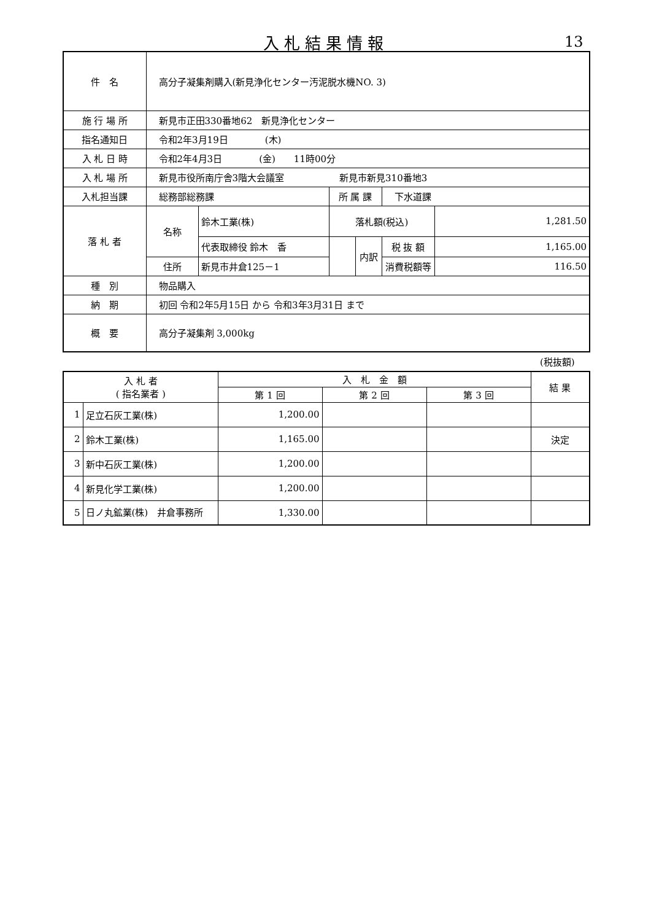入札結果情報 13
| 件 名 | 高分子凝集剤購入(新見浄化センター汚泥脱水機NO. 3) | | | | | |
| 施 行 場 所 | 新見市正田330番地62 新見浄化センター | | | | | |
| 指名通知日 | 令和2年3月19日 (木) | | | | | |
| 入 札 日 時 | 令和2年4月3日 (金) 11時00分 | | | | | |
| 入 札 場 所 | 新見市役所南庁舎3階大会議室 新見市新見310番地3 | | | | | |
| 入札担当課 | 総務部総務課 | | 所 属 課 | | 下水道課 | |
| 落 札 者 | 名称 | 鈴木工業(株) | 落札額(税込) | | | 1,281.50 |
| | | 代表取締役 鈴木 香 | | 内訳 | 税 抜 額 | 1,165.00 |
| | 住所 | 新見市井倉125－1 | | | 消費税額等 | 116.50 |
| 種 別 | 物品購入 | | | | | |
| 納 期 | 初回 令和2年5月15日 から 令和3年3月31日 まで | | | | | |
| 概 要 | 高分子凝集剤 3,000kg | | | | | |
(税抜額)
| 入 札 者 ( 指名業者 ) | | 入 札 金 額 | | | 結 果 |
| --- | --- | --- | --- | --- | --- |
| | | 第 1 回 | 第 2 回 | 第 3 回 | |
| 1 | 足立石灰工業(株) | 1,200.00 | | | |
| 2 | 鈴木工業(株) | 1,165.00 | | | 決定 |
| 3 | 新中石灰工業(株) | 1,200.00 | | | |
| 4 | 新見化学工業(株) | 1,200.00 | | | |
| 5 | 日ノ丸鉱業(株) 井倉事務所 | 1,330.00 | | | |